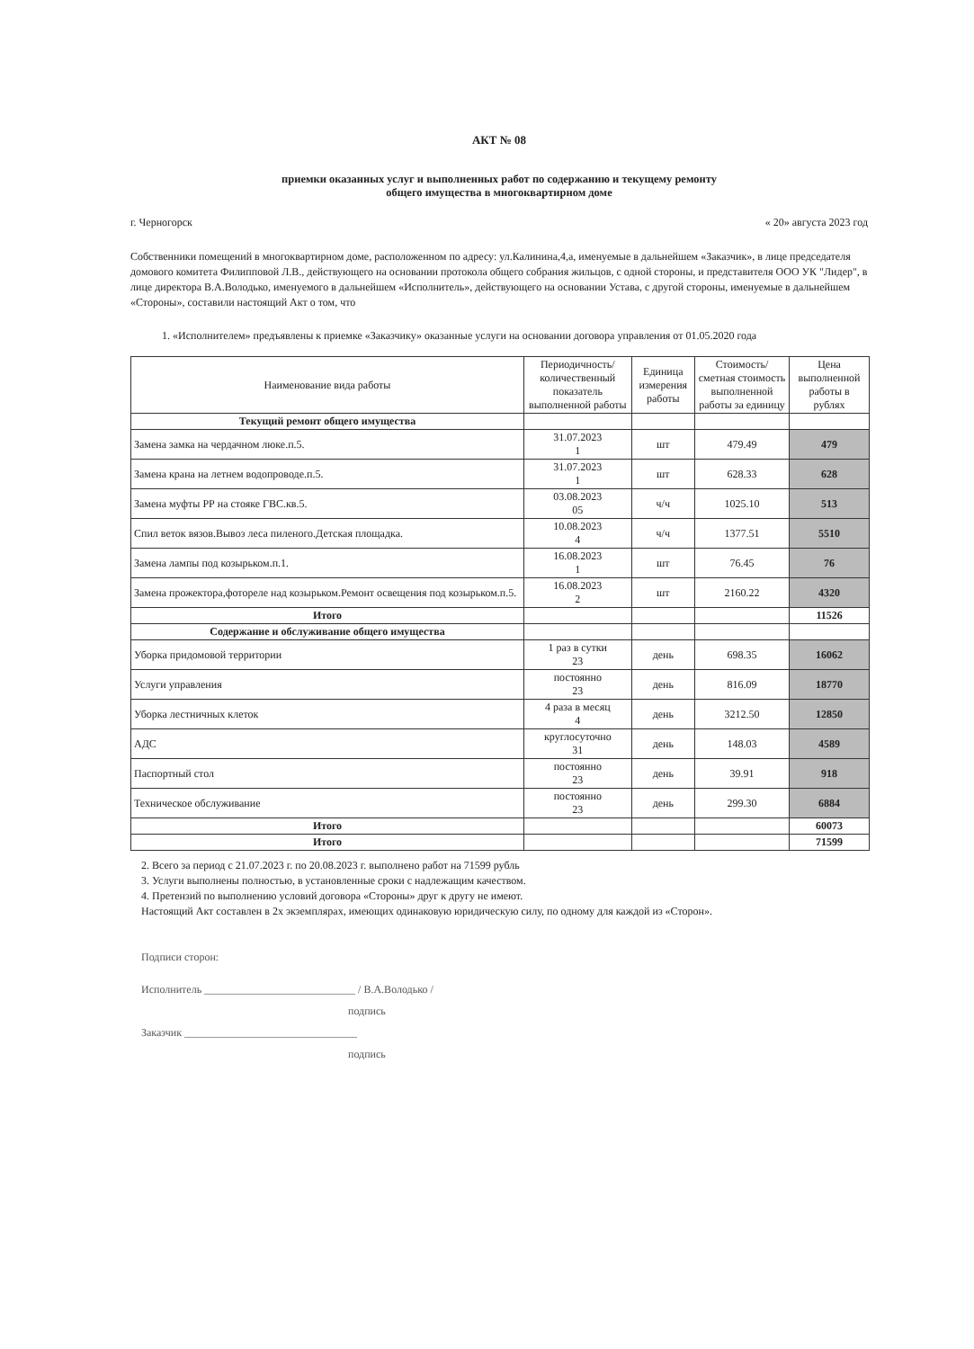АКТ № 08
приемки оказанных услуг и выполненных работ по содержанию и текущему ремонту
общего имущества в многоквартирном доме
г. Черногорск « 20» августа 2023 год
Собственники помещений в многоквартирном доме, расположенном по адресу: ул.Калинина,4,а, именуемые в дальнейшем «Заказчик», в лице председателя домового комитета Филипповой Л.В., действующего на основании протокола общего собрания жильцов, с одной стороны, и представителя ООО УК "Лидер", в лице директора В.А.Володько, именуемого в дальнейшем «Исполнитель», действующего на основании Устава, с другой стороны, именуемые в дальнейшем «Стороны», составили настоящий Акт о том, что
1. «Исполнителем» предъявлены к приемке «Заказчику» оказанные услуги на основании договора управления от 01.05.2020 года
| Наименование вида работы | Периодичность/ количественный показатель выполненной работы | Единица измерения работы | Стоимость/ сметная стоимость выполненной работы за единицу | Цена выполненной работы в рублях |
| --- | --- | --- | --- | --- |
| Текущий ремонт общего имущества | | | | |
| Замена замка на чердачном люке.п.5. | 31.07.2023 1 | шт | 479.49 | 479 |
| Замена крана на летнем водопроводе.п.5. | 31.07.2023 1 | шт | 628.33 | 628 |
| Замена муфты РР на стояке ГВС.кв.5. | 03.08.2023 05 | ч/ч | 1025.10 | 513 |
| Спил веток вязов.Вывоз леса пиленого.Детская площадка. | 10.08.2023 4 | ч/ч | 1377.51 | 5510 |
| Замена лампы под козырьком.п.1. | 16.08.2023 1 | шт | 76.45 | 76 |
| Замена прожектора,фотореле над козырьком.Ремонт освещения под козырьком.п.5. | 16.08.2023 2 | шт | 2160.22 | 4320 |
| Итого | | | | 11526 |
| Содержание и обслуживание общего имущества | | | | |
| Уборка придомовой территории | 1 раз в сутки 23 | день | 698.35 | 16062 |
| Услуги управления | постоянно 23 | день | 816.09 | 18770 |
| Уборка лестничных клеток | 4 раза в месяц 4 | день | 3212.50 | 12850 |
| АДС | круглосуточно 31 | день | 148.03 | 4589 |
| Паспортный стол | постоянно 23 | день | 39.91 | 918 |
| Техническое обслуживание | постоянно 23 | день | 299.30 | 6884 |
| Итого | | | | 60073 |
| Итого | | | | 71599 |
2. Всего за период с 21.07.2023 г. по 20.08.2023 г. выполнено работ на 71599 рубль
3. Услуги выполнены полностью, в установленные сроки с надлежащим качеством.
4. Претензий по выполнению условий договора «Стороны» друг к другу не имеют.
Настоящий Акт составлен в 2х экземплярах, имеющих одинаковую юридическую силу, по одному для каждой из «Сторон».
Подписи сторон:
Исполнитель ____________________________ / В.А.Володько /
подпись
Заказчик ________________________________
подпись